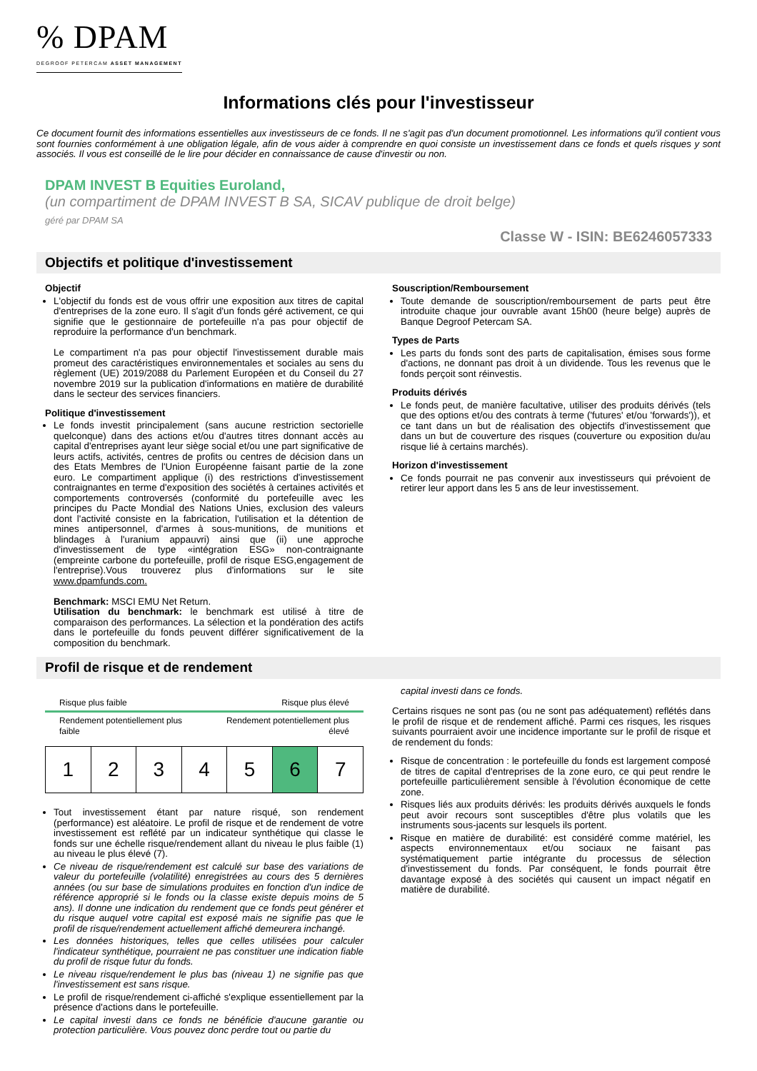% DPAM
DEGROOF PETERCAM ASSET MANAGEMENT
Informations clés pour l'investisseur
Ce document fournit des informations essentielles aux investisseurs de ce fonds. Il ne s'agit pas d'un document promotionnel. Les informations qu'il contient vous sont fournies conformément à une obligation légale, afin de vous aider à comprendre en quoi consiste un investissement dans ce fonds et quels risques y sont associés. Il vous est conseillé de le lire pour décider en connaissance de cause d'investir ou non.
DPAM INVEST B Equities Euroland,
(un compartiment de DPAM INVEST B SA, SICAV publique de droit belge)
géré par DPAM SA
Classe W - ISIN: BE6246057333
Objectifs et politique d'investissement
Objectif
L'objectif du fonds est de vous offrir une exposition aux titres de capital d'entreprises de la zone euro. Il s'agit d'un fonds géré activement, ce qui signifie que le gestionnaire de portefeuille n'a pas pour objectif de reproduire la performance d'un benchmark.
Le compartiment n'a pas pour objectif l'investissement durable mais promeut des caractéristiques environnementales et sociales au sens du règlement (UE) 2019/2088 du Parlement Européen et du Conseil du 27 novembre 2019 sur la publication d'informations en matière de durabilité dans le secteur des services financiers.
Politique d'investissement
Le fonds investit principalement (sans aucune restriction sectorielle quelconque) dans des actions et/ou d'autres titres donnant accès au capital d'entreprises ayant leur siège social et/ou une part significative de leurs actifs, activités, centres de profits ou centres de décision dans un des Etats Membres de l'Union Européenne faisant partie de la zone euro. Le compartiment applique (i) des restrictions d'investissement contraignantes en terme d'exposition des sociétés à certaines activités et comportements controversés (conformité du portefeuille avec les principes du Pacte Mondial des Nations Unies, exclusion des valeurs dont l'activité consiste en la fabrication, l'utilisation et la détention de mines antipersonnel, d'armes à sous-munitions, de munitions et blindages à l'uranium appauvri) ainsi que (ii) une approche d'investissement de type «intégration ESG» non-contraignante (empreinte carbone du portefeuille, profil de risque ESG,engagement de l'entreprise).Vous trouverez plus d'informations sur le site www.dpamfunds.com.
Benchmark: MSCI EMU Net Return.
Utilisation du benchmark: le benchmark est utilisé à titre de comparaison des performances. La sélection et la pondération des actifs dans le portefeuille du fonds peuvent différer significativement de la composition du benchmark.
Souscription/Remboursement
Toute demande de souscription/remboursement de parts peut être introduite chaque jour ouvrable avant 15h00 (heure belge) auprès de Banque Degroof Petercam SA.
Types de Parts
Les parts du fonds sont des parts de capitalisation, émises sous forme d'actions, ne donnant pas droit à un dividende. Tous les revenus que le fonds perçoit sont réinvestis.
Produits dérivés
Le fonds peut, de manière facultative, utiliser des produits dérivés (tels que des options et/ou des contrats à terme ('futures' et/ou 'forwards')), et ce tant dans un but de réalisation des objectifs d'investissement que dans un but de couverture des risques (couverture ou exposition du/au risque lié à certains marchés).
Horizon d'investissement
Ce fonds pourrait ne pas convenir aux investisseurs qui prévoient de retirer leur apport dans les 5 ans de leur investissement.
Profil de risque et de rendement
Risque plus faible Risque plus élevé
Rendement potentiellement plus
faible Rendement potentiellement plus
élevé
| 1 | 2 | 3 | 4 | 5 | 6 | 7 |
Tout investissement étant par nature risqué, son rendement (performance) est aléatoire. Le profil de risque et de rendement de votre investissement est reflété par un indicateur synthétique qui classe le fonds sur une échelle risque/rendement allant du niveau le plus faible (1) au niveau le plus élevé (7).
Ce niveau de risque/rendement est calculé sur base des variations de valeur du portefeuille (volatilité) enregistrées au cours des 5 dernières années (ou sur base de simulations produites en fonction d'un indice de référence approprié si le fonds ou la classe existe depuis moins de 5 ans). Il donne une indication du rendement que ce fonds peut générer et du risque auquel votre capital est exposé mais ne signifie pas que le profil de risque/rendement actuellement affiché demeurera inchangé.
Les données historiques, telles que celles utilisées pour calculer l'indicateur synthétique, pourraient ne pas constituer une indication fiable du profil de risque futur du fonds.
Le niveau risque/rendement le plus bas (niveau 1) ne signifie pas que l'investissement est sans risque.
Le profil de risque/rendement ci-affiché s'explique essentiellement par la présence d'actions dans le portefeuille.
Le capital investi dans ce fonds ne bénéficie d'aucune garantie ou protection particulière. Vous pouvez donc perdre tout ou partie du
capital investi dans ce fonds.
Certains risques ne sont pas (ou ne sont pas adéquatement) reflétés dans le profil de risque et de rendement affiché. Parmi ces risques, les risques suivants pourraient avoir une incidence importante sur le profil de risque et de rendement du fonds:
Risque de concentration : le portefeuille du fonds est largement composé de titres de capital d'entreprises de la zone euro, ce qui peut rendre le portefeuille particulièrement sensible à l'évolution économique de cette zone.
Risques liés aux produits dérivés: les produits dérivés auxquels le fonds peut avoir recours sont susceptibles d'être plus volatils que les instruments sous-jacents sur lesquels ils portent.
Risque en matière de durabilité: est considéré comme matériel, les aspects environnementaux et/ou sociaux ne faisant pas systématiquement partie intégrante du processus de sélection d'investissement du fonds. Par conséquent, le fonds pourrait être davantage exposé à des sociétés qui causent un impact négatif en matière de durabilité.